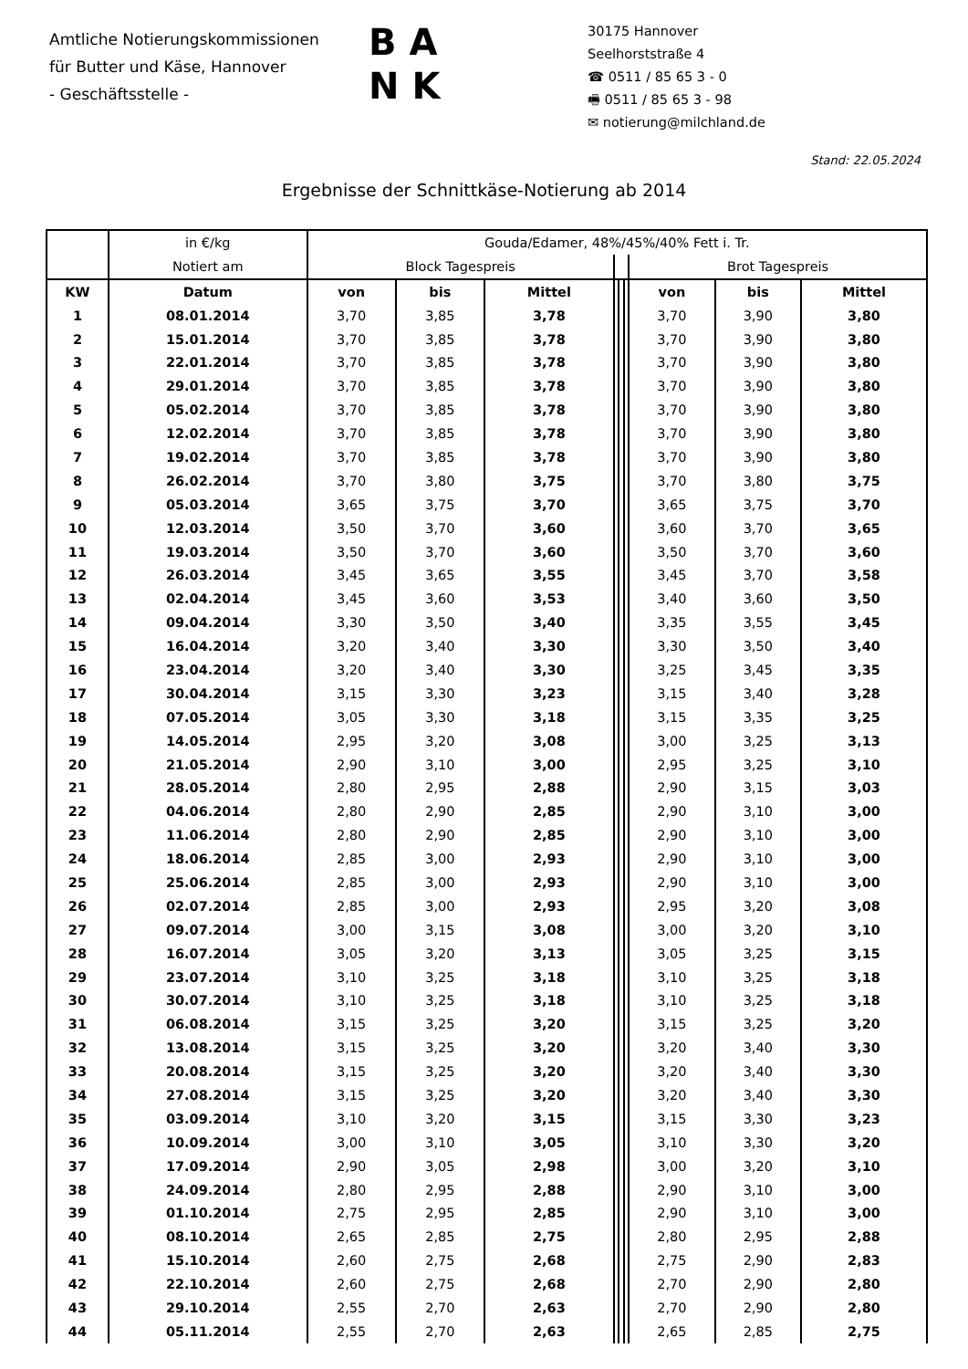Amtliche Notierungskommissionen
für Butter und Käse, Hannover
- Geschäftsstelle -
B A
N K
30175 Hannover
Seelhorststraße 4
☎ 0511 / 85 65 3 - 0
🖷 0511 / 85 65 3 - 98
✉ notierung@milchland.de
Stand: 22.05.2024
Ergebnisse der Schnittkäse-Notierung ab 2014
| | in €/kg | Gouda/Edamer, 48%/45%/40% Fett i. Tr. | | | | | | | | |
| --- | --- | --- | --- | --- | --- | --- | --- | --- | --- | --- |
| | Notiert am | Block Tagespreis | | | | | | Brot Tagespreis | | |
| KW | Datum | von | bis | Mittel | | | | von | bis | Mittel |
| 1 | 08.01.2014 | 3,70 | 3,85 | 3,78 | | | | 3,70 | 3,90 | 3,80 |
| 2 | 15.01.2014 | 3,70 | 3,85 | 3,78 | | | | 3,70 | 3,90 | 3,80 |
| 3 | 22.01.2014 | 3,70 | 3,85 | 3,78 | | | | 3,70 | 3,90 | 3,80 |
| 4 | 29.01.2014 | 3,70 | 3,85 | 3,78 | | | | 3,70 | 3,90 | 3,80 |
| 5 | 05.02.2014 | 3,70 | 3,85 | 3,78 | | | | 3,70 | 3,90 | 3,80 |
| 6 | 12.02.2014 | 3,70 | 3,85 | 3,78 | | | | 3,70 | 3,90 | 3,80 |
| 7 | 19.02.2014 | 3,70 | 3,85 | 3,78 | | | | 3,70 | 3,90 | 3,80 |
| 8 | 26.02.2014 | 3,70 | 3,80 | 3,75 | | | | 3,70 | 3,80 | 3,75 |
| 9 | 05.03.2014 | 3,65 | 3,75 | 3,70 | | | | 3,65 | 3,75 | 3,70 |
| 10 | 12.03.2014 | 3,50 | 3,70 | 3,60 | | | | 3,60 | 3,70 | 3,65 |
| 11 | 19.03.2014 | 3,50 | 3,70 | 3,60 | | | | 3,50 | 3,70 | 3,60 |
| 12 | 26.03.2014 | 3,45 | 3,65 | 3,55 | | | | 3,45 | 3,70 | 3,58 |
| 13 | 02.04.2014 | 3,45 | 3,60 | 3,53 | | | | 3,40 | 3,60 | 3,50 |
| 14 | 09.04.2014 | 3,30 | 3,50 | 3,40 | | | | 3,35 | 3,55 | 3,45 |
| 15 | 16.04.2014 | 3,20 | 3,40 | 3,30 | | | | 3,30 | 3,50 | 3,40 |
| 16 | 23.04.2014 | 3,20 | 3,40 | 3,30 | | | | 3,25 | 3,45 | 3,35 |
| 17 | 30.04.2014 | 3,15 | 3,30 | 3,23 | | | | 3,15 | 3,40 | 3,28 |
| 18 | 07.05.2014 | 3,05 | 3,30 | 3,18 | | | | 3,15 | 3,35 | 3,25 |
| 19 | 14.05.2014 | 2,95 | 3,20 | 3,08 | | | | 3,00 | 3,25 | 3,13 |
| 20 | 21.05.2014 | 2,90 | 3,10 | 3,00 | | | | 2,95 | 3,25 | 3,10 |
| 21 | 28.05.2014 | 2,80 | 2,95 | 2,88 | | | | 2,90 | 3,15 | 3,03 |
| 22 | 04.06.2014 | 2,80 | 2,90 | 2,85 | | | | 2,90 | 3,10 | 3,00 |
| 23 | 11.06.2014 | 2,80 | 2,90 | 2,85 | | | | 2,90 | 3,10 | 3,00 |
| 24 | 18.06.2014 | 2,85 | 3,00 | 2,93 | | | | 2,90 | 3,10 | 3,00 |
| 25 | 25.06.2014 | 2,85 | 3,00 | 2,93 | | | | 2,90 | 3,10 | 3,00 |
| 26 | 02.07.2014 | 2,85 | 3,00 | 2,93 | | | | 2,95 | 3,20 | 3,08 |
| 27 | 09.07.2014 | 3,00 | 3,15 | 3,08 | | | | 3,00 | 3,20 | 3,10 |
| 28 | 16.07.2014 | 3,05 | 3,20 | 3,13 | | | | 3,05 | 3,25 | 3,15 |
| 29 | 23.07.2014 | 3,10 | 3,25 | 3,18 | | | | 3,10 | 3,25 | 3,18 |
| 30 | 30.07.2014 | 3,10 | 3,25 | 3,18 | | | | 3,10 | 3,25 | 3,18 |
| 31 | 06.08.2014 | 3,15 | 3,25 | 3,20 | | | | 3,15 | 3,25 | 3,20 |
| 32 | 13.08.2014 | 3,15 | 3,25 | 3,20 | | | | 3,20 | 3,40 | 3,30 |
| 33 | 20.08.2014 | 3,15 | 3,25 | 3,20 | | | | 3,20 | 3,40 | 3,30 |
| 34 | 27.08.2014 | 3,15 | 3,25 | 3,20 | | | | 3,20 | 3,40 | 3,30 |
| 35 | 03.09.2014 | 3,10 | 3,20 | 3,15 | | | | 3,15 | 3,30 | 3,23 |
| 36 | 10.09.2014 | 3,00 | 3,10 | 3,05 | | | | 3,10 | 3,30 | 3,20 |
| 37 | 17.09.2014 | 2,90 | 3,05 | 2,98 | | | | 3,00 | 3,20 | 3,10 |
| 38 | 24.09.2014 | 2,80 | 2,95 | 2,88 | | | | 2,90 | 3,10 | 3,00 |
| 39 | 01.10.2014 | 2,75 | 2,95 | 2,85 | | | | 2,90 | 3,10 | 3,00 |
| 40 | 08.10.2014 | 2,65 | 2,85 | 2,75 | | | | 2,80 | 2,95 | 2,88 |
| 41 | 15.10.2014 | 2,60 | 2,75 | 2,68 | | | | 2,75 | 2,90 | 2,83 |
| 42 | 22.10.2014 | 2,60 | 2,75 | 2,68 | | | | 2,70 | 2,90 | 2,80 |
| 43 | 29.10.2014 | 2,55 | 2,70 | 2,63 | | | | 2,70 | 2,90 | 2,80 |
| 44 | 05.11.2014 | 2,55 | 2,70 | 2,63 | | | | 2,65 | 2,85 | 2,75 |